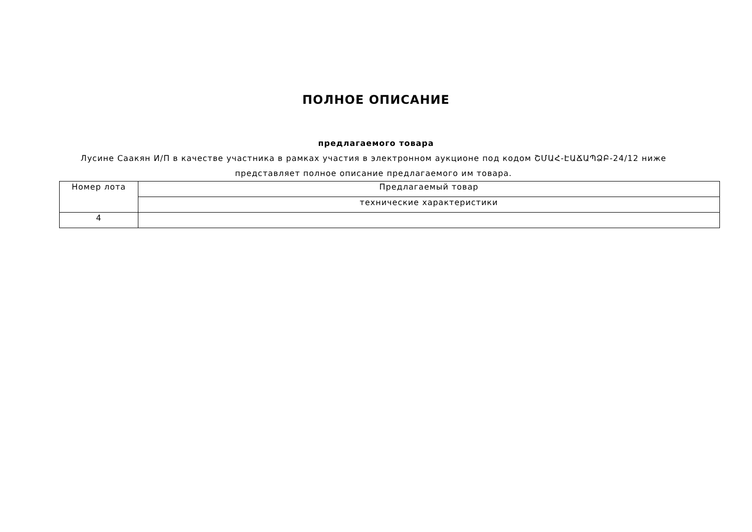ПОЛНОЕ ОПИСАНИЕ
предлагаемого товара
Лусине Саакян И/П в качестве участника в рамках участия в электронном аукционе под кодом ՇՄԱՀ-ԷԱՃԱՊՁԲ-24/12 ниже представляет полное описание предлагаемого им товара.
| Номер лота | Предлагаемый товар |
| | технические характеристики |
| 4 | |